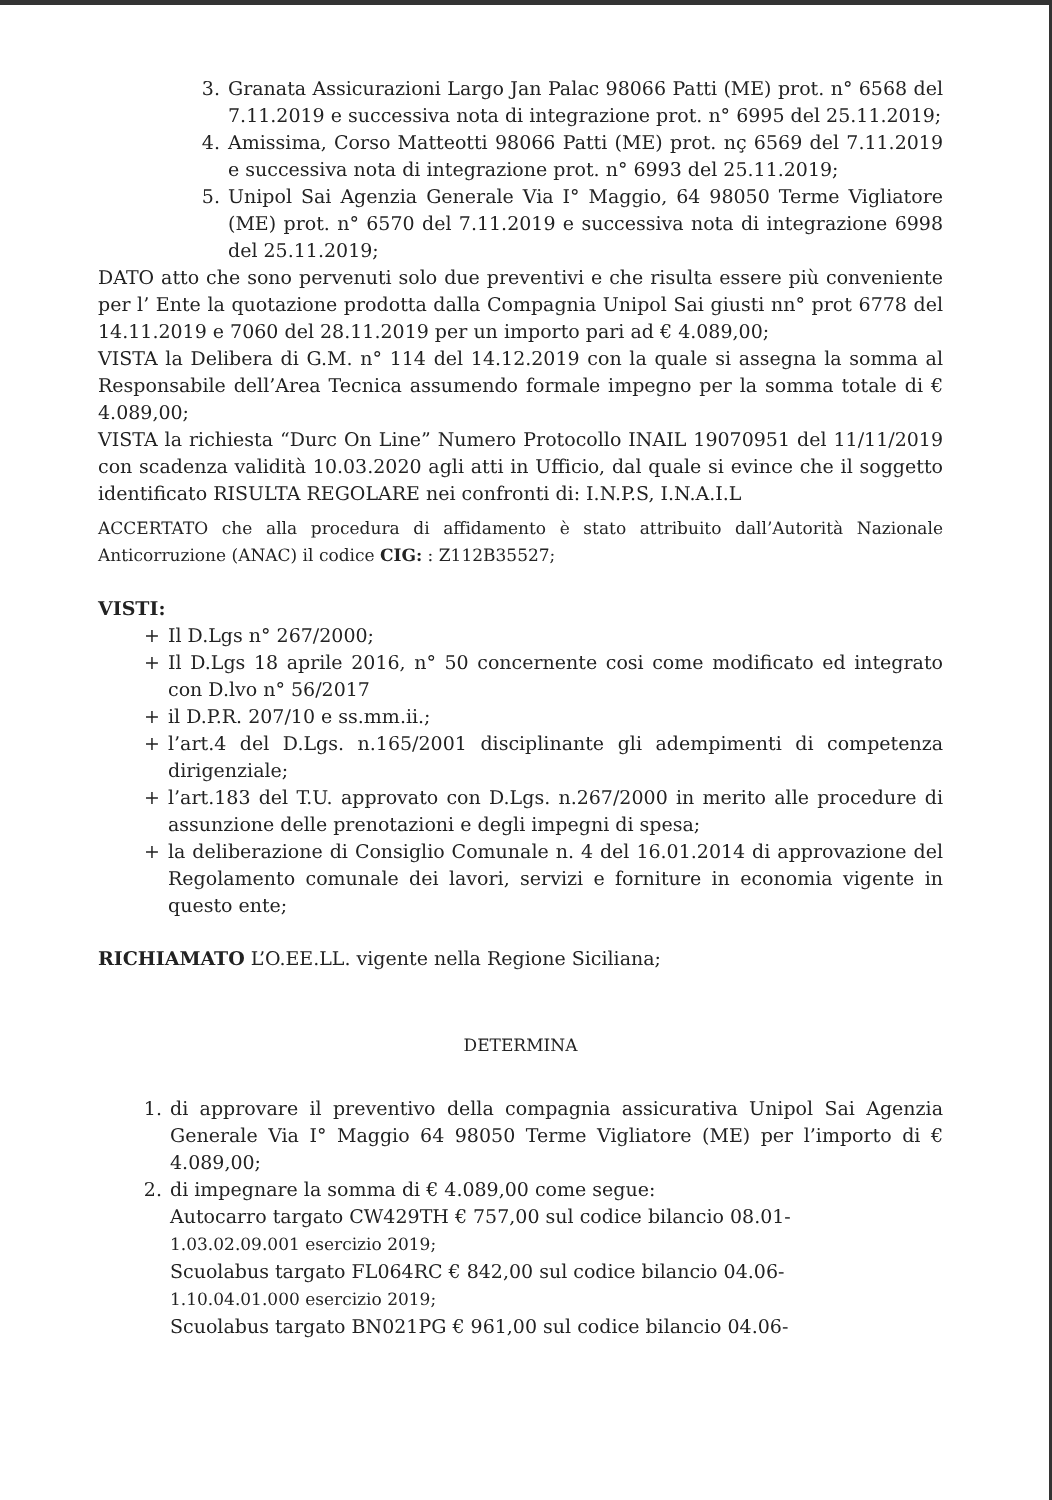3. Granata Assicurazioni Largo Jan Palac 98066 Patti (ME) prot. n° 6568 del 7.11.2019 e successiva nota di integrazione prot. n° 6995 del 25.11.2019;
4. Amissima, Corso Matteotti 98066 Patti (ME) prot. nç 6569 del 7.11.2019 e successiva nota di integrazione prot. n° 6993 del 25.11.2019;
5. Unipol Sai Agenzia Generale Via I° Maggio, 64 98050 Terme Vigliatore (ME) prot. n° 6570 del 7.11.2019 e successiva nota di integrazione 6998 del 25.11.2019;
DATO atto che sono pervenuti solo due preventivi e che risulta essere più conveniente per l’ Ente la quotazione prodotta dalla Compagnia Unipol Sai giusti nn° prot 6778 del 14.11.2019 e 7060 del 28.11.2019 per un importo pari ad € 4.089,00;
VISTA la Delibera di G.M. n° 114 del 14.12.2019 con la quale si assegna la somma al Responsabile dell’Area Tecnica assumendo formale impegno per la somma totale di € 4.089,00;
VISTA la richiesta “Durc On Line” Numero Protocollo INAIL 19070951 del 11/11/2019 con scadenza validità 10.03.2020 agli atti in Ufficio, dal quale si evince che il soggetto identificato RISULTA REGOLARE nei confronti di: I.N.P.S, I.N.A.I.L
ACCERTATO che alla procedura di affidamento è stato attribuito dall’Autorità Nazionale Anticorruzione (ANAC) il codice CIG: : Z112B35527;
VISTI:
+ Il D.Lgs n° 267/2000;
+ Il D.Lgs 18 aprile 2016, n° 50 concernente cosi come modificato ed integrato con D.lvo n° 56/2017
+ il D.P.R. 207/10 e ss.mm.ii.;
+ l’art.4 del D.Lgs. n.165/2001 disciplinante gli adempimenti di competenza dirigenziale;
+ l’art.183 del T.U. approvato con D.Lgs. n.267/2000 in merito alle procedure di assunzione delle prenotazioni e degli impegni di spesa;
+ la deliberazione di Consiglio Comunale n. 4 del 16.01.2014 di approvazione del Regolamento comunale dei lavori, servizi e forniture in economia vigente in questo ente;
RICHIAMATO L’O.EE.LL. vigente nella Regione Siciliana;
DETERMINA
1. di approvare il preventivo della compagnia assicurativa Unipol Sai Agenzia Generale Via I° Maggio 64 98050 Terme Vigliatore (ME) per l’importo di € 4.089,00;
2. di impegnare la somma di € 4.089,00 come segue:
Autocarro targato CW429TH € 757,00 sul codice bilancio 08.01-
1.03.02.09.001 esercizio 2019;
Scuolabus targato FL064RC € 842,00 sul codice bilancio 04.06-
1.10.04.01.000 esercizio 2019;
Scuolabus targato BN021PG € 961,00 sul codice bilancio 04.06-